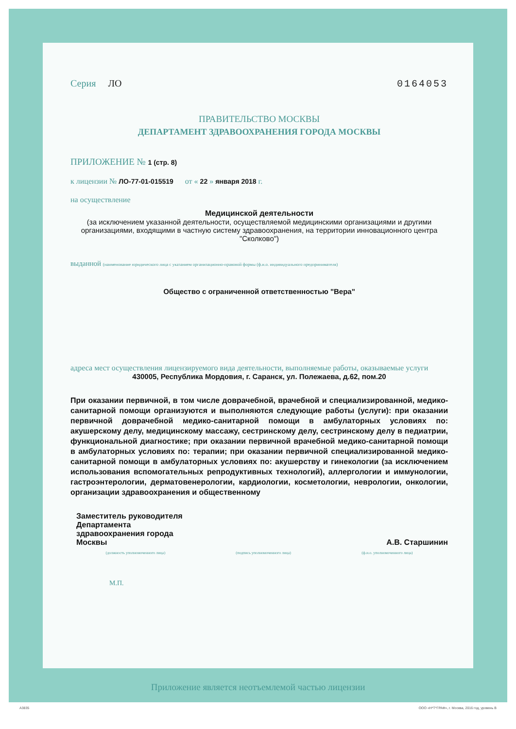Серия ЛО 0164053
ПРАВИТЕЛЬСТВО МОСКВЫ
ДЕПАРТАМЕНТ ЗДРАВООХРАНЕНИЯ ГОРОДА МОСКВЫ
ПРИЛОЖЕНИЕ № 1 (стр. 8)
к лицензии № ЛО-77-01-015519 от « 22 » января 2018 г.
на осуществление
Медицинской деятельности
(за исключением указанной деятельности, осуществляемой медицинскими организациями и другими организациями, входящими в частную систему здравоохранения, на территории инновационного центра "Сколково")
выданной (наименование юридического лица с указанием организационно-правовой формы (ф.и.о. индивидуального предпринимателя)
Общество с ограниченной ответственностью "Вера"
адреса мест осуществления лицензируемого вида деятельности, выполняемые работы, оказываемые услуги
430005, Республика Мордовия, г. Саранск, ул. Полежаева, д.62, пом.20
При оказании первичной, в том числе доврачебной, врачебной и специализированной, медико-санитарной помощи организуются и выполняются следующие работы (услуги): при оказании первичной доврачебной медико-санитарной помощи в амбулаторных условиях по: акушерскому делу, медицинскому массажу, сестринскому делу, сестринскому делу в педиатрии, функциональной диагностике; при оказании первичной врачебной медико-санитарной помощи в амбулаторных условиях по: терапии; при оказании первичной специализированной медико-санитарной помощи в амбулаторных условиях по: акушерству и гинекологии (за исключением использования вспомогательных репродуктивных технологий), аллергологии и иммунологии, гастроэнтерологии, дерматовенерологии, кардиологии, косметологии, неврологии, онкологии, организации здравоохранения и общественному
Заместитель руководителя
Департамента
здравоохранения города
Москвы
А.В. Старшинин
(должность уполномоченного лица) (подпись уполномоченного лица) (ф.и.о. уполномоченного лица)
М.П.
Приложение является неотъемлемой частью лицензии
А3835
ООО «Н*Т*ГРАФ», г. Москва, 2016 год, уровень В